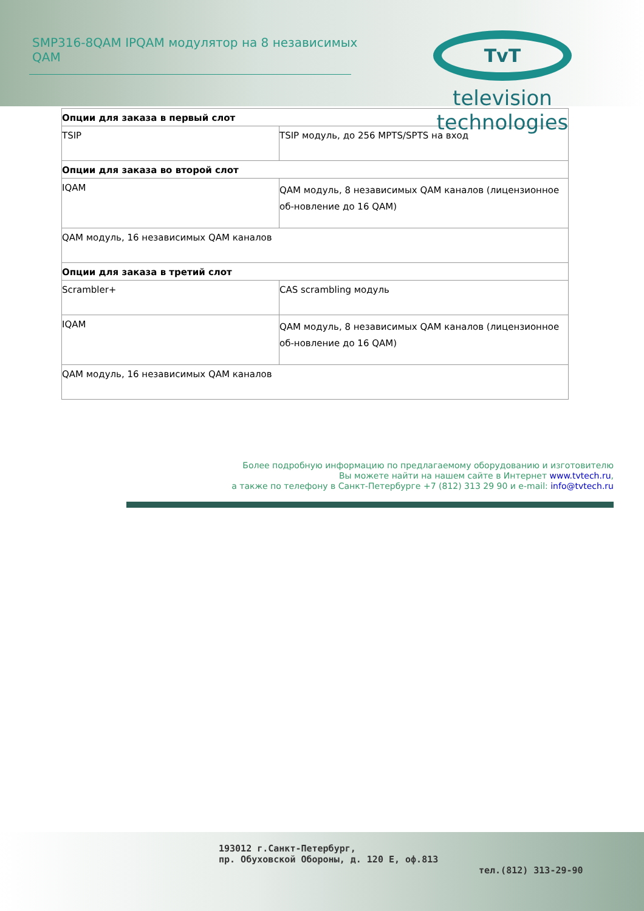SMP316-8QAM IPQAM модулятор на 8 независимых QAM
TvT
television technologies
| Опции для заказа в первый слот | |
| --- | --- |
| TSIP | TSIP модуль, до 256 MPTS/SPTS на вход |
| Опции для заказа во второй слот | |
| IQAM | QAM модуль, 8 независимых QAM каналов (лицензионное об-новление до 16 QAM) |
| QAM модуль, 16 независимых QAM каналов | |
| Опции для заказа в третий слот | |
| Scrambler+ | CAS scrambling модуль |
| IQAM | QAM модуль, 8 независимых QAM каналов (лицензионное об-новление до 16 QAM) |
| QAM модуль, 16 независимых QAM каналов | |
Более подробную информацию по предлагаемому оборудованию и изготовителю
Вы можете найти на нашем сайте в Интернет www.tvtech.ru,
а также по телефону в Санкт-Петербурге +7 (812) 313 29 90 и e-mail: info@tvtech.ru
193012 г.Санкт-Петербург,
пр. Обуховской Обороны, д. 120 Е, оф.813
тел.(812) 313-29-90